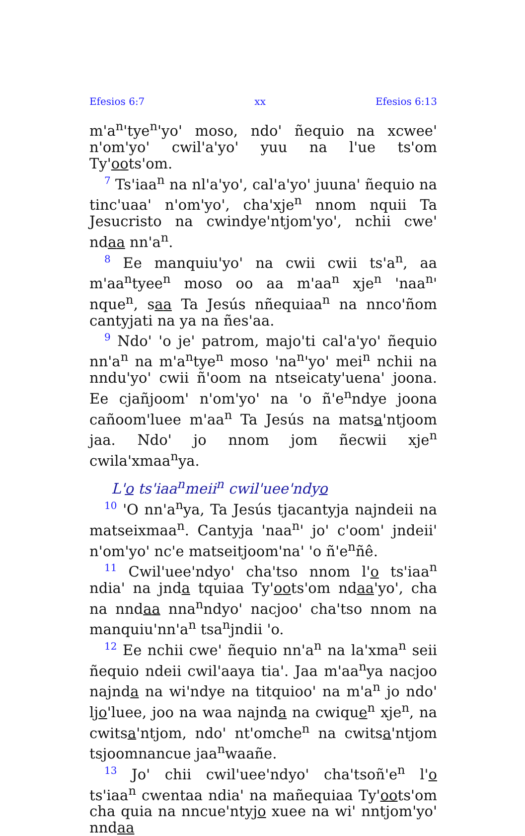Efesios 6:7 xx Efesios 6:13
m'a<sup>n</sup>'tye<sup>n</sup>'yo' moso, ndo' ñequio na xcwee' n'om'yo' cwil'a'yo' yuu na l'ue ts'om Ty'oots'om.
<sup>7</sup> Ts'iaa<sup>n</sup> na nl'a'yo', cal'a'yo' juuna' ñequio na tinc'uaa' n'om'yo', cha'xje<sup>n</sup> nnom nquii Ta Jesucristo na cwindye'ntjom'yo', nchii cwe' ndaa nn'a<sup>n</sup>.
<sup>8</sup> Ee manquiu'yo' na cwii cwii ts'a<sup>n</sup>, aa m'aa<sup>n</sup>tyee<sup>n</sup> moso oo aa m'aa<sup>n</sup> xje<sup>n</sup> 'naa<sup>n</sup>' nque<sup>n</sup>, saa Ta Jesús nñequiaa<sup>n</sup> na nnco'ñom cantyjati na ya na ñes'aa.
<sup>9</sup> Ndo' 'o je' patrom, majo'ti cal'a'yo' ñequio nn'a<sup>n</sup> na m'a<sup>n</sup>tye<sup>n</sup> moso 'na<sup>n</sup>'yo' mei<sup>n</sup> nchii na nndu'yo' cwii ñ'oom na ntseicaty'uena' joona. Ee cjañjoom' n'om'yo' na 'o ñ'e<sup>n</sup>ndye joona cañoom'luee m'aa<sup>n</sup> Ta Jesús na matsa'ntjoom jaa. Ndo' jo nnom jom ñecwii xje<sup>n</sup> cwila'xmaa<sup>n</sup>ya.
L'o ts'iaa<sup>n</sup>meii<sup>n</sup> cwil'uee'ndyo
<sup>10</sup> 'O nn'a<sup>n</sup>ya, Ta Jesús tjacantyja najndeii na matseixmaa<sup>n</sup>. Cantyja 'naa<sup>n</sup>' jo' c'oom' jndeii' n'om'yo' nc'e matseitjoom'na' 'o ñ'e<sup>n</sup>ñê.
<sup>11</sup> Cwil'uee'ndyo' cha'tso nnom l'o ts'iaa<sup>n</sup> ndia' na jnda tquiaa Ty'oots'om ndaa'yo', cha na nndaa nna<sup>n</sup>ndyo' nacjoo' cha'tso nnom na manquiu'nn'a<sup>n</sup> tsa<sup>n</sup>jndii 'o.
<sup>12</sup> Ee nchii cwe' ñequio nn'a<sup>n</sup> na la'xma<sup>n</sup> seii ñequio ndeii cwil'aaya tia'. Jaa m'aa<sup>n</sup>ya nacjoo najnda na wi'ndye na titquioo' na m'a<sup>n</sup> jo ndo' ljo'luee, joo na waa najnda na cwique<sup>n</sup> xje<sup>n</sup>, na cwitsa'ntjom, ndo' nt'omche<sup>n</sup> na cwitsa'ntjom tsjoomnancue jaa<sup>n</sup>waañe.
<sup>13</sup> Jo' chii cwil'uee'ndyo' cha'tsoñ'e<sup>n</sup> l'o ts'iaa<sup>n</sup> cwentaa ndia' na mañequiaa Ty'oots'om cha quia na nncue'ntyjo xuee na wi' nntjom'yo' nndaa